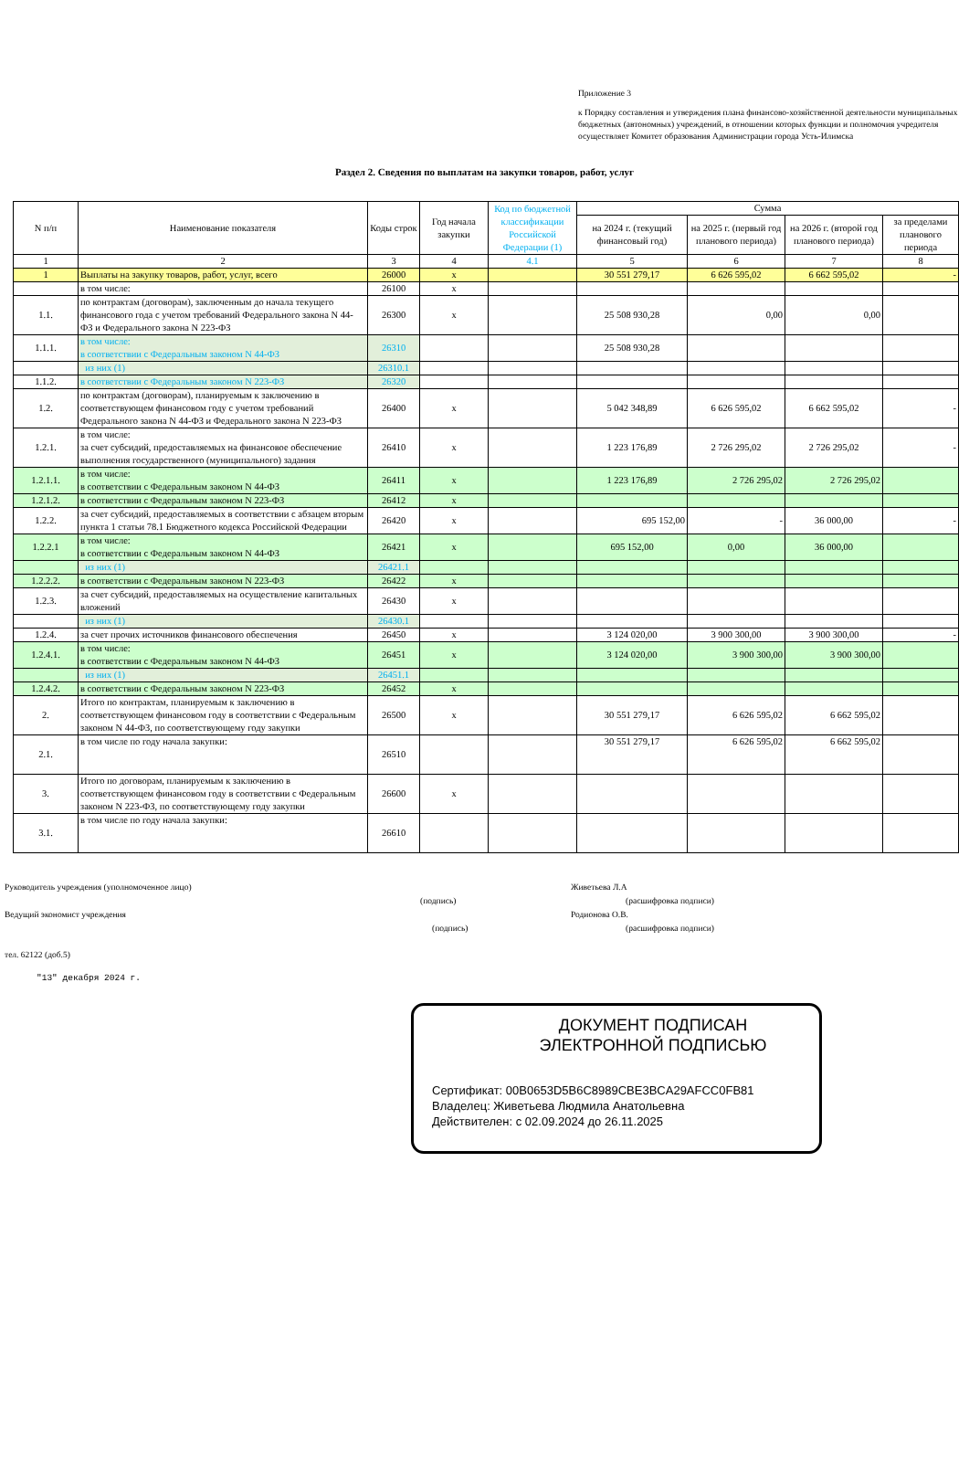Приложение 3
к Порядку составления и утверждения плана финансово-хозяйственной деятельности муниципальных бюджетных (автономных) учреждений, в отношении которых функции и полномочия учредителя осуществляет Комитет образования Администрации города Усть-Илимска
Раздел 2. Сведения по выплатам на закупки товаров, работ, услуг
| N п/п | Наименование показателя | Коды строк | Год начала закупки | Код по бюджетной классификации Российской Федерации (1) | Сумма | | | |
| --- | --- | --- | --- | --- | --- | --- | --- | --- |
| | | | | | на 2024 г. (текущий финансовый год) | на 2025 г. (первый год планового периода) | на 2026 г. (второй год планового периода) | за пределами планового периода |
| 1 | 2 | 3 | 4 | 4.1 | 5 | 6 | 7 | 8 |
| 1 | Выплаты на закупку товаров, работ, услуг, всего | 26000 | x | | 30 551 279,17 | 6 626 595,02 | 6 662 595,02 | - |
| | в том числе: | 26100 | x | | | | | |
| 1.1. | по контрактам (договорам), заключенным до начала текущего финансового года с учетом требований Федерального закона N 44-ФЗ и Федерального закона N 223-ФЗ | 26300 | x | | 25 508 930,28 | 0,00 | 0,00 | |
| 1.1.1. | в том числе: в соответствии с Федеральным законом N 44-ФЗ | 26310 | | | 25 508 930,28 | | | |
| | из них (1) | 26310.1 | | | | | | |
| 1.1.2. | в соответствии с Федеральным законом N 223-ФЗ | 26320 | | | | | | |
| 1.2. | по контрактам (договорам), планируемым к заключению в соответствующем финансовом году с учетом требований Федерального закона N 44-ФЗ и Федерального закона N 223-ФЗ | 26400 | x | | 5 042 348,89 | 6 626 595,02 | 6 662 595,02 | - |
| 1.2.1. | в том числе: за счет субсидий, предоставляемых на финансовое обеспечение выполнения государственного (муниципального) задания | 26410 | x | | 1 223 176,89 | 2 726 295,02 | 2 726 295,02 | - |
| 1.2.1.1. | в том числе: в соответствии с Федеральным законом N 44-ФЗ | 26411 | x | | 1 223 176,89 | 2 726 295,02 | 2 726 295,02 | |
| 1.2.1.2. | в соответствии с Федеральным законом N 223-ФЗ | 26412 | x | | | | | |
| 1.2.2. | за счет субсидий, предоставляемых в соответствии с абзацем вторым пункта 1 статьи 78.1 Бюджетного кодекса Российской Федерации | 26420 | x | | 695 152,00 | - | 36 000,00 | - |
| 1.2.2.1 | в том числе: в соответствии с Федеральным законом N 44-ФЗ | 26421 | x | | 695 152,00 | 0,00 | 36 000,00 | |
| | из них (1) | 26421.1 | | | | | | |
| 1.2.2.2. | в соответствии с Федеральным законом N 223-ФЗ | 26422 | x | | | | | |
| 1.2.3. | за счет субсидий, предоставляемых на осуществление капитальных вложений | 26430 | x | | | | | |
| | из них (1) | 26430.1 | | | | | | |
| 1.2.4. | за счет прочих источников финансового обеспечения | 26450 | x | | 3 124 020,00 | 3 900 300,00 | 3 900 300,00 | - |
| 1.2.4.1. | в том числе: в соответствии с Федеральным законом N 44-ФЗ | 26451 | x | | 3 124 020,00 | 3 900 300,00 | 3 900 300,00 | |
| | из них (1) | 26451.1 | | | | | | |
| 1.2.4.2. | в соответствии с Федеральным законом N 223-ФЗ | 26452 | x | | | | | |
| 2. | Итого по контрактам, планируемым к заключению в соответствующем финансовом году в соответствии с Федеральным законом N 44-ФЗ, по соответствующему году закупки | 26500 | x | | 30 551 279,17 | 6 626 595,02 | 6 662 595,02 | |
| 2.1. | в том числе по году начала закупки: | 26510 | | | 30 551 279,17 | 6 626 595,02 | 6 662 595,02 | |
| 3. | Итого по договорам, планируемым к заключению в соответствующем финансовом году в соответствии с Федеральным законом N 223-ФЗ, по соответствующему году закупки | 26600 | x | | | | | |
| 3.1. | в том числе по году начала закупки: | 26610 | | | | | | |
Руководитель учреждения (уполномоченное лицо) Живетьева Л.А
(подпись) (расшифровка подписи)
Ведущий экономист учреждения Родионова О.В.
(подпись) (расшифровка подписи)
тел. 62122 (доб.5)
"13" декабря 2024 г.
ДОКУМЕНТ ПОДПИСАН
ЭЛЕКТРОННОЙ ПОДПИСЬЮ
Сертификат: 00B0653D5B6C8989CBE3BCA29AFCC0FB81
Владелец: Живетьева Людмила Анатольевна
Действителен: с 02.09.2024 до 26.11.2025